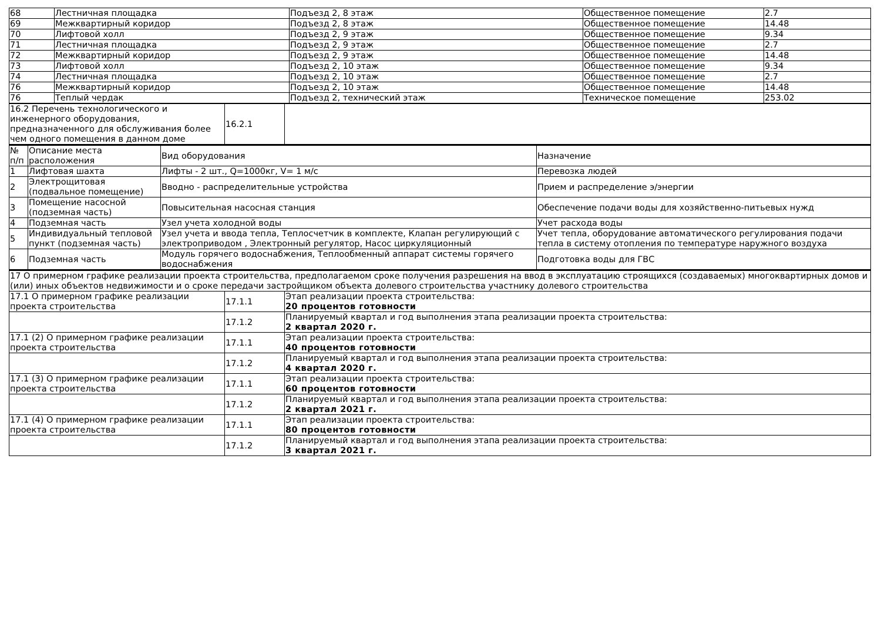| 68 | Лестничная площадка | Подъезд 2, 8 этаж | Общественное помещение | 2.7 |
| 69 | Межквартирный коридор | Подъезд 2, 8 этаж | Общественное помещение | 14.48 |
| 70 | Лифтовой холл | Подъезд 2, 9 этаж | Общественное помещение | 9.34 |
| 71 | Лестничная площадка | Подъезд 2, 9 этаж | Общественное помещение | 2.7 |
| 72 | Межквартирный коридор | Подъезд 2, 9 этаж | Общественное помещение | 14.48 |
| 73 | Лифтовой холл | Подъезд 2, 10 этаж | Общественное помещение | 9.34 |
| 74 | Лестничная площадка | Подъезд 2, 10 этаж | Общественное помещение | 2.7 |
| 76 | Межквартирный коридор | Подъезд 2, 10 этаж | Общественное помещение | 14.48 |
| 76 | Теплый чердак | Подъезд 2, технический этаж | Техническое помещение | 253.02 |
| 16.2 Перечень технологического и инженерного оборудования, предназначенного для обслуживания более чем одного помещения в данном доме | 16.2.1 | |
| № п/п | Описание места расположения | Вид оборудования | Назначение |
| 1 | Лифтовая шахта | Лифты - 2 шт., Q=1000кг, V= 1 м/с | Перевозка людей |
| 2 | Электрощитовая (подвальное помещение) | Вводно - распределительные устройства | Прием и распределение э/энергии |
| 3 | Помещение насосной (подземная часть) | Повысительная насосная станция | Обеспечение подачи воды для хозяйственно-питьевых нужд |
| 4 | Подземная часть | Узел учета холодной воды | Учет расхода воды |
| 5 | Индивидуальный тепловой пункт (подземная часть) | Узел учета и ввода тепла, Теплосчетчик в комплекте, Клапан регулирующий с электроприводом , Электронный регулятор, Насос циркуляционный | Учет тепла, оборудование автоматического регулирования подачи тепла в систему отопления по температуре наружного воздуха |
| 6 | Подземная часть | Модуль горячего водоснабжения, Теплообменный аппарат системы горячего водоснабжения | Подготовка воды для ГВС |
| 17 О примерном графике реализации проекта строительства, предполагаемом сроке получения разрешения на ввод в эксплуатацию строящихся (создаваемых) многоквартирных домов и (или) иных объектов недвижимости и о сроке передачи застройщиком объекта долевого строительства участнику долевого строительства | | |
| 17.1 О примерном графике реализации проекта строительства | 17.1.1 | Этап реализации проекта строительства: 20 процентов готовности |
| | 17.1.2 | Планируемый квартал и год выполнения этапа реализации проекта строительства: 2 квартал 2020 г. |
| 17.1 (2) О примерном графике реализации проекта строительства | 17.1.1 | Этап реализации проекта строительства: 40 процентов готовности |
| | 17.1.2 | Планируемый квартал и год выполнения этапа реализации проекта строительства: 4 квартал 2020 г. |
| 17.1 (3) О примерном графике реализации проекта строительства | 17.1.1 | Этап реализации проекта строительства: 60 процентов готовности |
| | 17.1.2 | Планируемый квартал и год выполнения этапа реализации проекта строительства: 2 квартал 2021 г. |
| 17.1 (4) О примерном графике реализации проекта строительства | 17.1.1 | Этап реализации проекта строительства: 80 процентов готовности |
| | 17.1.2 | Планируемый квартал и год выполнения этапа реализации проекта строительства: 3 квартал 2021 г. |